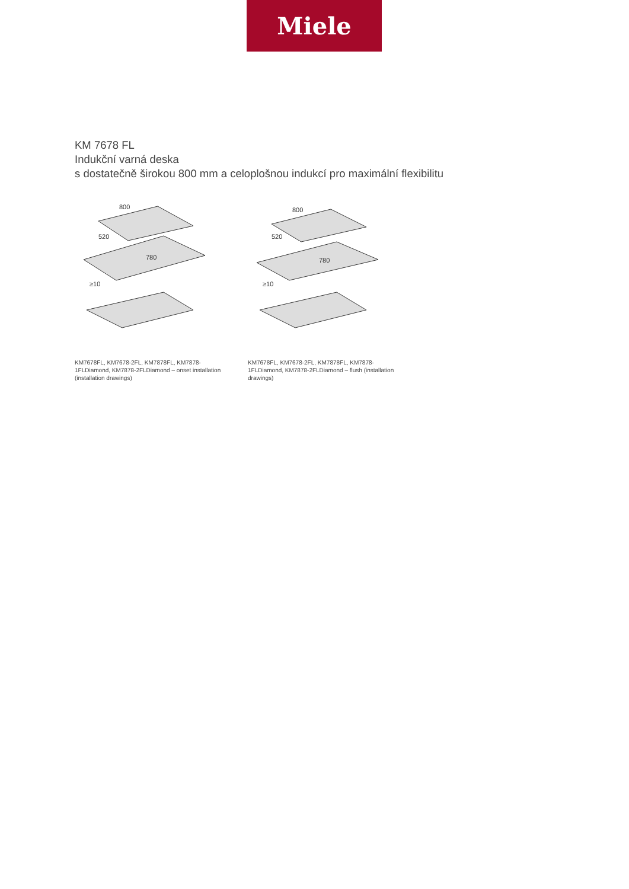Miele
KM 7678 FL
Indukční varná deska
s dostatečně širokou 800 mm a celoplošnou indukcí pro maximální flexibilitu
800
520
780
≥10
KM7678FL, KM7678-2FL, KM7878FL, KM7878-1FLDiamond, KM7878-2FLDiamond – onset installation (installation drawings)
800
520
780
≥10
KM7678FL, KM7678-2FL, KM7878FL, KM7878-1FLDiamond, KM7878-2FLDiamond – flush (installation drawings)